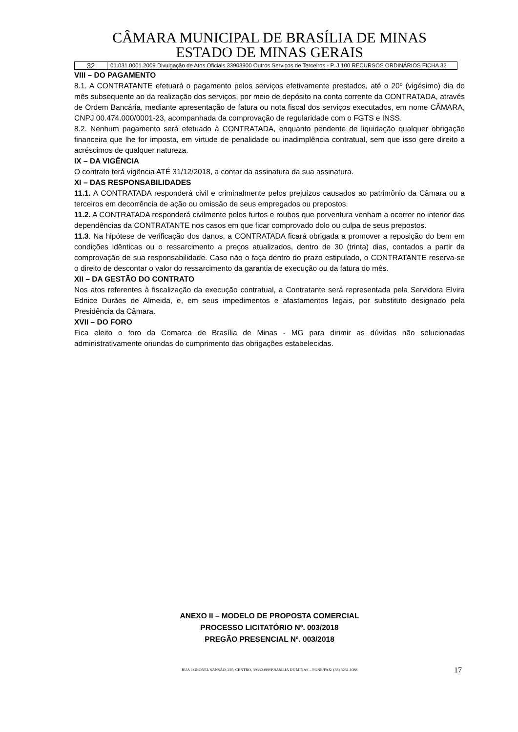CÂMARA MUNICIPAL DE BRASÍLIA DE MINAS
ESTADO DE MINAS GERAIS
| 32 | 01.031.0001.2009 Divulgação de Atos Oficiais 33903900 Outros Serviços de Terceiros - P. J 100 RECURSOS ORDINÁRIOS FICHA 32 |
VIII – DO PAGAMENTO
8.1. A CONTRATANTE efetuará o pagamento pelos serviços efetivamente prestados, até o 20º (vigésimo) dia do mês subsequente ao da realização dos serviços, por meio de depósito na conta corrente da CONTRATADA, através de Ordem Bancária, mediante apresentação de fatura ou nota fiscal dos serviços executados, em nome CÂMARA, CNPJ 00.474.000/0001-23, acompanhada da comprovação de regularidade com o FGTS e INSS.
8.2. Nenhum pagamento será efetuado à CONTRATADA, enquanto pendente de liquidação qualquer obrigação financeira que lhe for imposta, em virtude de penalidade ou inadimplência contratual, sem que isso gere direito a acréscimos de qualquer natureza.
IX – DA VIGÊNCIA
O contrato terá vigência ATÉ 31/12/2018, a contar da assinatura da sua assinatura.
XI – DAS RESPONSABILIDADES
11.1. A CONTRATADA responderá civil e criminalmente pelos prejuízos causados ao patrimônio da Câmara ou a terceiros em decorrência de ação ou omissão de seus empregados ou prepostos.
11.2. A CONTRATADA responderá civilmente pelos furtos e roubos que porventura venham a ocorrer no interior das dependências da CONTRATANTE nos casos em que ficar comprovado dolo ou culpa de seus prepostos.
11.3. Na hipótese de verificação dos danos, a CONTRATADA ficará obrigada a promover a reposição do bem em condições idênticas ou o ressarcimento a preços atualizados, dentro de 30 (trinta) dias, contados a partir da comprovação de sua responsabilidade. Caso não o faça dentro do prazo estipulado, o CONTRATANTE reserva-se o direito de descontar o valor do ressarcimento da garantia de execução ou da fatura do mês.
XII – DA GESTÃO DO CONTRATO
Nos atos referentes à fiscalização da execução contratual, a Contratante será representada pela Servidora Elvira Ednice Durães de Almeida, e, em seus impedimentos e afastamentos legais, por substituto designado pela Presidência da Câmara.
XVII – DO FORO
Fica eleito o foro da Comarca de Brasília de Minas - MG para dirimir as dúvidas não solucionadas administrativamente oriundas do cumprimento das obrigações estabelecidas.
ANEXO II – MODELO DE PROPOSTA COMERCIAL
PROCESSO LICITATÓRIO Nº. 003/2018
PREGÃO PRESENCIAL Nº. 003/2018
RUA CORONEL SANSÃO, 225, CENTRO, 39330-000/BRASÍLIA DE MINAS – FONE/FAX: (38) 3231.1088 17